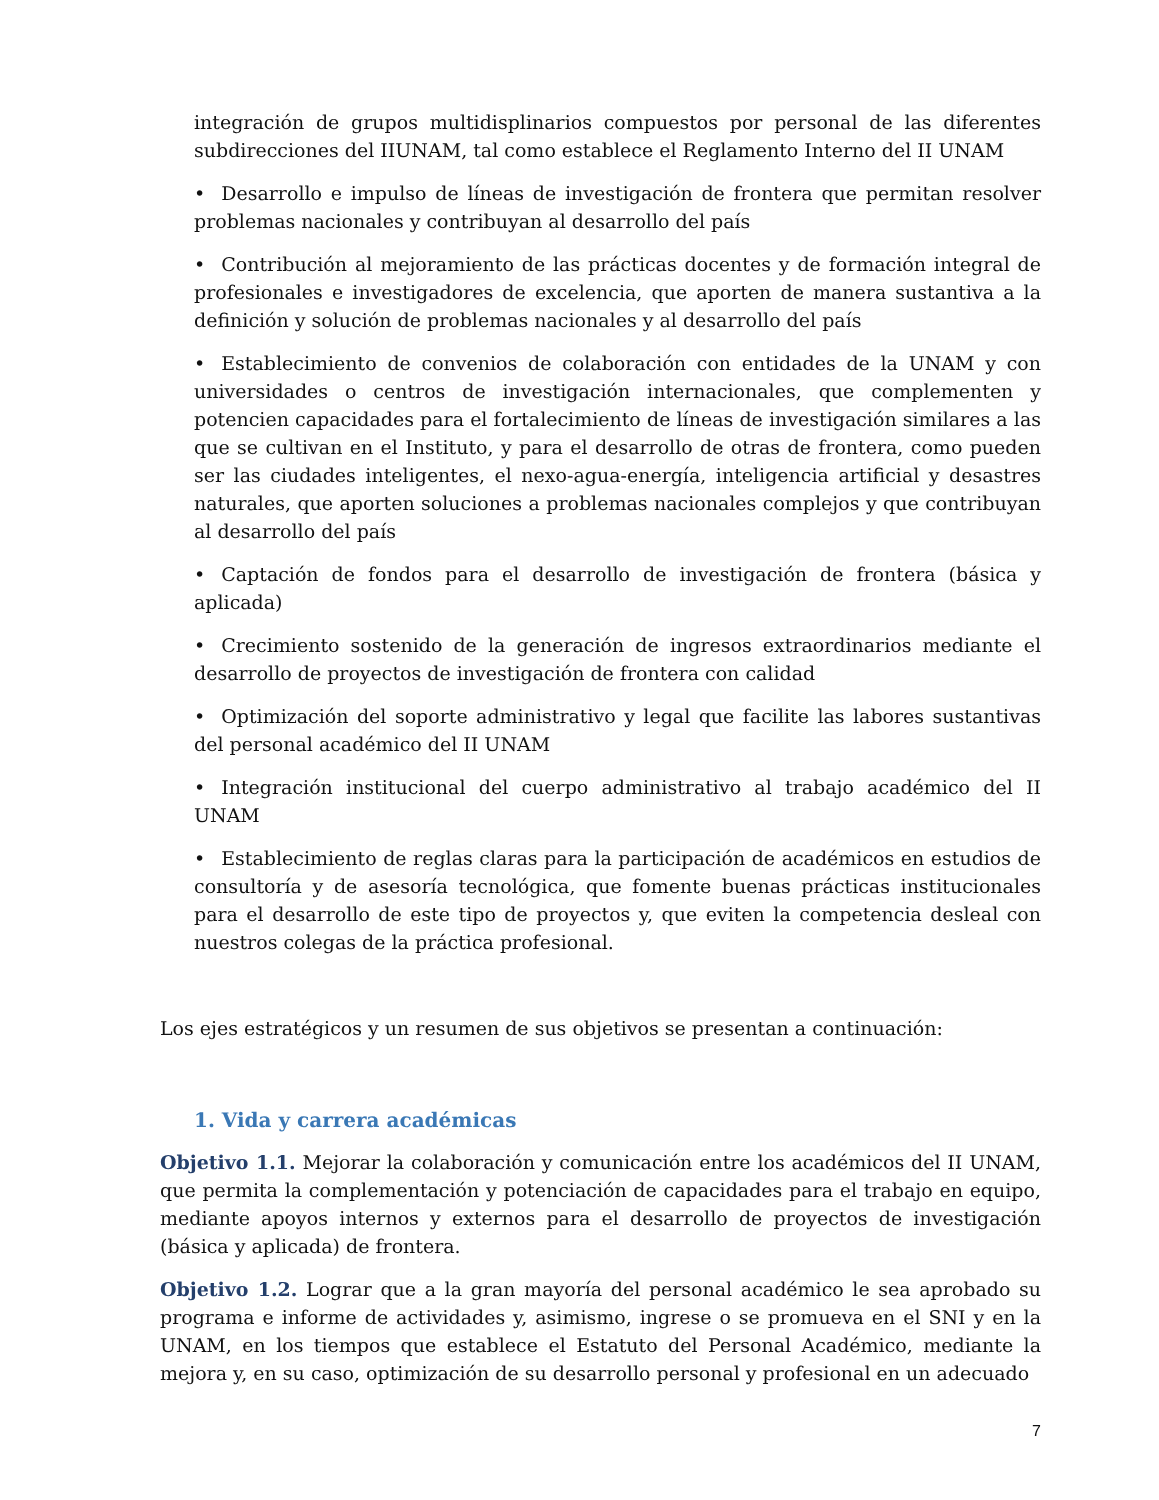integración de grupos multidisplinarios compuestos por personal de las diferentes subdirecciones del IIUNAM, tal como establece el Reglamento Interno del II UNAM
• Desarrollo e impulso de líneas de investigación de frontera que permitan resolver problemas nacionales y contribuyan al desarrollo del país
• Contribución al mejoramiento de las prácticas docentes y de formación integral de profesionales e investigadores de excelencia, que aporten de manera sustantiva a la definición y solución de problemas nacionales y al desarrollo del país
• Establecimiento de convenios de colaboración con entidades de la UNAM y con universidades o centros de investigación internacionales, que complementen y potencien capacidades para el fortalecimiento de líneas de investigación similares a las que se cultivan en el Instituto, y para el desarrollo de otras de frontera, como pueden ser las ciudades inteligentes, el nexo-agua-energía, inteligencia artificial y desastres naturales, que aporten soluciones a problemas nacionales complejos y que contribuyan al desarrollo del país
• Captación de fondos para el desarrollo de investigación de frontera (básica y aplicada)
• Crecimiento sostenido de la generación de ingresos extraordinarios mediante el desarrollo de proyectos de investigación de frontera con calidad
• Optimización del soporte administrativo y legal que facilite las labores sustantivas del personal académico del II UNAM
• Integración institucional del cuerpo administrativo al trabajo académico del II UNAM
• Establecimiento de reglas claras para la participación de académicos en estudios de consultoría y de asesoría tecnológica, que fomente buenas prácticas institucionales para el desarrollo de este tipo de proyectos y, que eviten la competencia desleal con nuestros colegas de la práctica profesional.
Los ejes estratégicos y un resumen de sus objetivos se presentan a continuación:
1. Vida y carrera académicas
Objetivo 1.1. Mejorar la colaboración y comunicación entre los académicos del II UNAM, que permita la complementación y potenciación de capacidades para el trabajo en equipo, mediante apoyos internos y externos para el desarrollo de proyectos de investigación (básica y aplicada) de frontera.
Objetivo 1.2. Lograr que a la gran mayoría del personal académico le sea aprobado su programa e informe de actividades y, asimismo, ingrese o se promueva en el SNI y en la UNAM, en los tiempos que establece el Estatuto del Personal Académico, mediante la mejora y, en su caso, optimización de su desarrollo personal y profesional en un adecuado
7